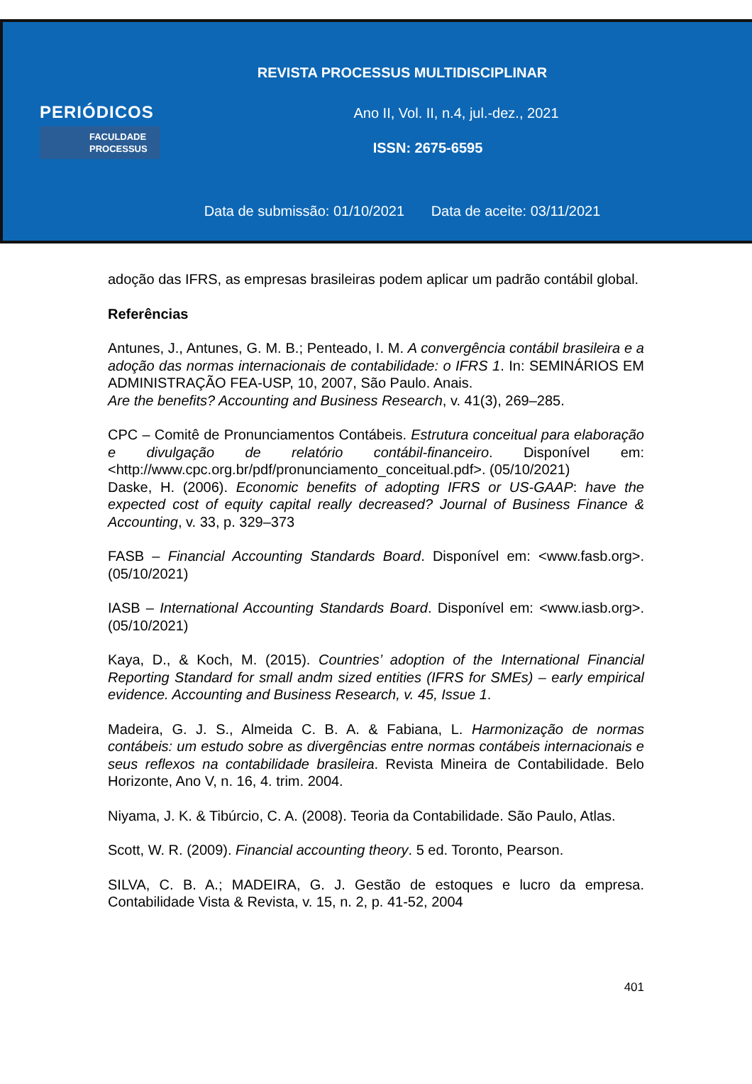REVISTA PROCESSUS MULTIDISCIPLINAR
PERIÓDICOS
FACULDADE
PROCESSUS
Ano II, Vol. II, n.4, jul.-dez., 2021
ISSN: 2675-6595
Data de submissão: 01/10/2021 Data de aceite: 03/11/2021
adoção das IFRS, as empresas brasileiras podem aplicar um padrão contábil global.
Referências
Antunes, J., Antunes, G. M. B.; Penteado, I. M. A convergência contábil brasileira e a adoção das normas internacionais de contabilidade: o IFRS 1. In: SEMINÁRIOS EM ADMINISTRAÇÃO FEA-USP, 10, 2007, São Paulo. Anais.
Are the benefits? Accounting and Business Research, v. 41(3), 269–285.
CPC – Comitê de Pronunciamentos Contábeis. Estrutura conceitual para elaboração e divulgação de relatório contábil-financeiro. Disponível em: <http://www.cpc.org.br/pdf/pronunciamento_conceitual.pdf>. (05/10/2021)
Daske, H. (2006). Economic benefits of adopting IFRS or US-GAAP: have the expected cost of equity capital really decreased? Journal of Business Finance & Accounting, v. 33, p. 329–373
FASB – Financial Accounting Standards Board. Disponível em: <www.fasb.org>. (05/10/2021)
IASB – International Accounting Standards Board. Disponível em: <www.iasb.org>. (05/10/2021)
Kaya, D., & Koch, M. (2015). Countries’ adoption of the International Financial Reporting Standard for small andm sized entities (IFRS for SMEs) – early empirical evidence. Accounting and Business Research, v. 45, Issue 1.
Madeira, G. J. S., Almeida C. B. A. & Fabiana, L. Harmonização de normas contábeis: um estudo sobre as divergências entre normas contábeis internacionais e seus reflexos na contabilidade brasileira. Revista Mineira de Contabilidade. Belo Horizonte, Ano V, n. 16, 4. trim. 2004.
Niyama, J. K. & Tibúrcio, C. A. (2008). Teoria da Contabilidade. São Paulo, Atlas.
Scott, W. R. (2009). Financial accounting theory. 5 ed. Toronto, Pearson.
SILVA, C. B. A.; MADEIRA, G. J. Gestão de estoques e lucro da empresa. Contabilidade Vista & Revista, v. 15, n. 2, p. 41-52, 2004
401